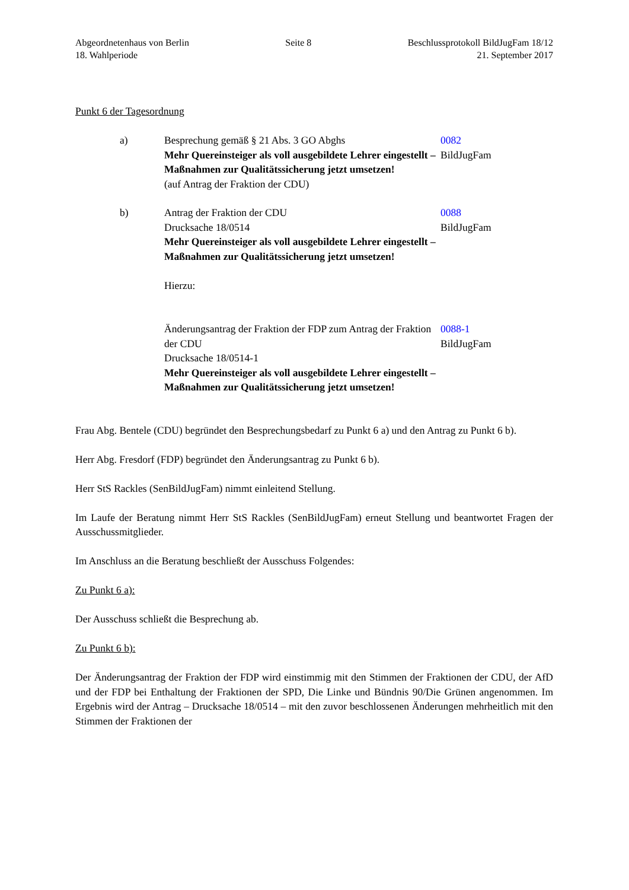Abgeordnetenhaus von Berlin
18. Wahlperiode
Seite 8 Beschlussprotokoll BildJugFam 18/12
21. September 2017
Punkt 6 der Tagesordnung
a)
Besprechung gemäß § 21 Abs. 3 GO Abghs
Mehr Quereinsteiger als voll ausgebildete Lehrer eingestellt – Maßnahmen zur Qualitätssicherung jetzt umsetzen!
(auf Antrag der Fraktion der CDU)
0082
BildJugFam
b)
Antrag der Fraktion der CDU
Drucksache 18/0514
Mehr Quereinsteiger als voll ausgebildete Lehrer eingestellt – Maßnahmen zur Qualitätssicherung jetzt umsetzen!
Hierzu:
0088
BildJugFam
Änderungsantrag der Fraktion der FDP zum Antrag der Fraktion der CDU
Drucksache 18/0514-1
Mehr Quereinsteiger als voll ausgebildete Lehrer eingestellt – Maßnahmen zur Qualitätssicherung jetzt umsetzen!
0088-1
BildJugFam
Frau Abg. Bentele (CDU) begründet den Besprechungsbedarf zu Punkt 6 a) und den Antrag zu Punkt 6 b).
Herr Abg. Fresdorf (FDP) begründet den Änderungsantrag zu Punkt 6 b).
Herr StS Rackles (SenBildJugFam) nimmt einleitend Stellung.
Im Laufe der Beratung nimmt Herr StS Rackles (SenBildJugFam) erneut Stellung und beantwortet Fragen der Ausschussmitglieder.
Im Anschluss an die Beratung beschließt der Ausschuss Folgendes:
Zu Punkt 6 a):
Der Ausschuss schließt die Besprechung ab.
Zu Punkt 6 b):
Der Änderungsantrag der Fraktion der FDP wird einstimmig mit den Stimmen der Fraktionen der CDU, der AfD und der FDP bei Enthaltung der Fraktionen der SPD, Die Linke und Bündnis 90/Die Grünen angenommen. Im Ergebnis wird der Antrag – Drucksache 18/0514 – mit den zuvor beschlossenen Änderungen mehrheitlich mit den Stimmen der Fraktionen der